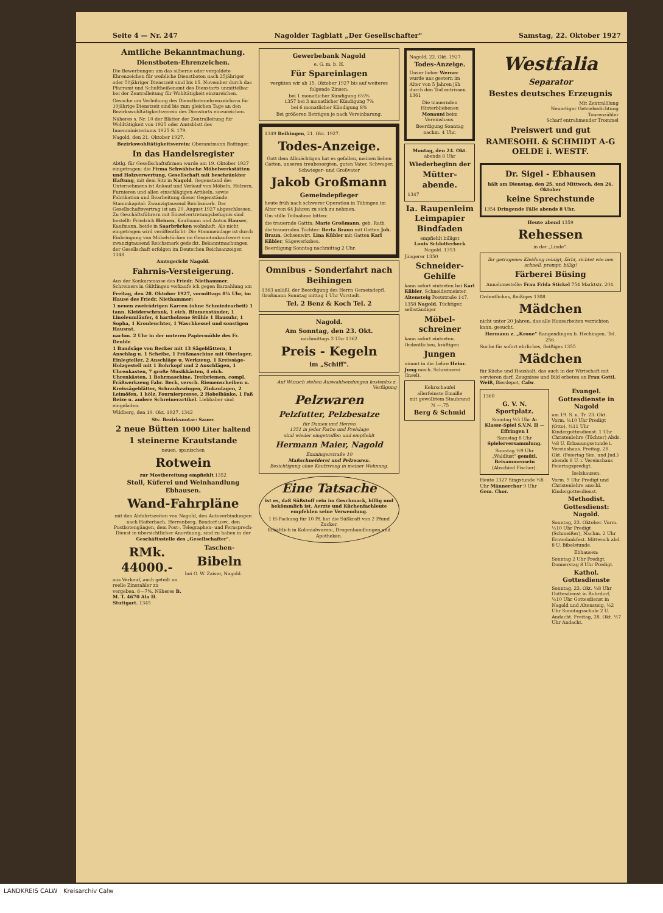Seite 4 — Nr. 247 Nagolder Tagblatt „Der Gesellschafter" Samstag, 22. Oktober 1927
Amtliche Bekanntmachung.
Dienstboten-Ehrenzeichen.
Die Bewerbungen um das silberne oder vergoldete Ehrenzeichen für weibliche Dienstboten nach 25jähriger oder 50jähriger Dienstzeit sind bis 15. November durch das Pfarramt und Schultheißenamt des Dienstorts unmittelbar bei der Zentralleitung für Wohltätigkeit einzureichen.
Gesuche um Verleihung des Dienstbotenehrenzeichens für 10jährige Dienstzeit sind bis zum gleichen Tage an den Bezirkswohltätigkeitsverein des Dienstorts einzureichen.
Näheres s. Nr. 10 der Blätter der Zentralleitung für Wohltätigkeit von 1925 oder Amtsblatt des Innenministeriums 1925 S. 179.
Nagold, den 21. Oktober 1927.
Bezirkswohltätigkeitsverein: Oberamtmann Baitinger.
In das Handelsregister
Abtlg. für Gesellschaftsfirmen wurde am 19. Oktober 1927 eingetragen: die Firma Schwäbische Möbelwerkstätten und Holzverwertung, Gesellschaft mit beschränkter Haftung, mit dem Sitz in Nagold. Gegenstand des Unternehmens ist Ankauf und Verkauf von Möbeln, Hölzern, Furnieren und allen einschlägigen Artikeln, sowie Fabrikation und Bearbeitung dieser Gegenstände. Stammkapital: Zwanzigtausend Reichsmark. Der Gesellschaftsvertrag ist am 20. August 1927 abgeschlossen. Zu Geschäftsführern mit Einzelvertretungsbefugnis sind bestellt: Friedrich Heinen, Kaufmann und Anton Hauser, Kaufmann, beide in Saarbrücken wohnhaft. Als nicht eingetragen wird veröffentlicht: Die Stammeinlage ist durch Einbringung von Möbelstücken im Gesamtankaufswert von zwanzigtausend Reichsmark gedeckt. Bekanntmachungen der Gesellschaft erfolgen im Deutschen Reichsanzeiger. 1348
Amtsgericht Nagold.
Fahrnis-Versteigerung.
Aus der Konkursmasse des Friedr. Niethammer, Schreiners in Gültlingen verkaufe ich gegen Barzahlung am
Freitag, den 28. Oktober 1927, vormittags 8¼ Uhr, im Hause des Friedr. Niethammer:
1 neuen zweirädrigen Karren (ohne Schmiedearbeit) 1 tann. Kleiderschrank, 1 eich. Blumenständer, 1 Linoleumläufer, 4 hartholzene Stühle 1 Hausuhr, 1 Sopha, 1 Kronleuchter, 1 Waschkessel und sonstigen Hausrat.
nachm. 2 Uhr in der unteren Papiermühle des Fr. Deuble
1 Bandsäge von Becker mit 13 Sägeblättern, 1 Anschlag u. 1 Scheibe, 1 Fräßmaschine mit Oberlager, Einlegteller, 2 Anschläge u. Werkzeug, 1 Kreissäge-Holzgestell mit 1 Bohrkopf und 2 Anschlägen, 1 Uhrenkasten, 7 große Musikkästen, 4 eich. Uhrenkästen, 1 Bohrmaschine, Treibriemen, compl. Fräßwerkzeug Fabr. Beck, versch. Riemenscheiben u. Kreissägeblätter, Schraubzwingen, Zinkzulagen, 2 Leimöfen, 1 hölz. Fournierpresse, 2 Hobelbänke, 1 Faß Beize u. andere Schreinerartikel. Liebhaber sind eingeladen.
Wildberg, den 19. Okt. 1927. 1342
Stv. Bezirksnotar: Sauer.
2 neue Bütten 1000 Liter haltend
1 steinerne Krautstande
neuen, spanischen
Rotwein
zur Mostbereitung empfiehlt 1352
Stoll, Küferei und Weinhandlung Ebhausen.
Wand-Fahrpläne
mit den Abfahrtszeiten von Nagold, den Autoverbindungen nach Haiterbach, Herrenberg, Bondorf usw., den Postbotengängen, dem Post-, Telegraphen- und Fernsprech-Dienst in übersichtlicher Anordnung, sind zu haben in der Geschäftsstelle des „Gesellschafter".
RMk. 44000.-
aus Verkauf, auch geteilt an reelle Zinszahler zu vergeben. 6—7%. Näheres B. M. T. 4670 Ala H. Stuttgart. 1345
Taschen-
Bibeln
bei G. W. Zaiser, Nagold.
Gewerbebank Nagold
e. G. m. b. H.
Für Spareinlagen
vergüten wir ab 15. Oktober 1927 bis auf weiteres folgende Zinsen:
bei 1 monatlicher Kündigung 6½%
1357 bei 3 monatlicher Kündigung 7%
bei 6 monatlicher Kündigung 8%
Bei größeren Beträgen je nach Vereinbarung.
1349 Beihingen, 21. Okt. 1927.
Todes-Anzeige.
Gott dem Allmächtigen hat es gefallen, meinen lieben Gatten, unseren treubesorgten, guten Vater, Schwager, Schwieger- und Großvater
Jakob Großmann
Gemeindepfleger
heute früh nach schwerer Operation in Tübingen im Alter von 64 Jahren zu sich zu nehmen.
Um stille Teilnahme bitten:
die trauernde Gattin: Marie Großmann, geb. Rath
die trauernden Töchter: Berta Braun mit Gatten Joh. Braun, Ochsenwirt. Lina Kübler mit Gatten Karl Kübler, Sägewerksbes.
Beerdigung Sonntag nachmittag 2 Uhr.
Omnibus - Sonderfahrt nach Beihingen
1363 anläßl. der Beerdigung des Herrn Gemeindepfl. Großmann Sonntag mittag 1 Uhr Vorstadt.
Tel. 2 Benz & Koch Tel. 2
Nagold.
Am Sonntag, den 23. Okt.
nachmittags 2 Uhr 1362
Preis - Kegeln
im „Schiff".
Auf Wunsch stehen Auswahlsendungen kostenlos z. Verfügung
Pelzwaren
Pelzfutter, Pelzbesatze
für Damen und Herren
1351 in jeder Farbe und Preislage
sind wieder eingetroffen und empfiehlt
Hermann Maier, Nagold
Emmingerstraße 10
Maßschneiderei und Pelzwaren.
Besichtigung ohne Kaufzwang in meiner Wohnung.
Eine Tatsache
ist es, daß Süßstoff rein im Geschmack, billig und bekömmlich ist. Aerzte und Küchenfachleute empfehlen seine Verwendung.
1 H-Packung für 10 Pf. hat die Süßkraft von 2 Pfund Zucker.
Erhältlich in Kolonialwaren-, Drogenhandlungen und Apotheken.
Nagold, 22. Okt. 1927.
Todes-Anzeige.
Unser lieber Werner wurde uns gestern im Alter von 5 Jahren jäh durch den Tod entrissen. 1361
Die trauernden Hinterbliebenen Monauni beim Vereinshaus.
Beerdigung Sonntag nachm. 4 Uhr.
Montag, den 24. Okt. abends 8 Uhr
Wiederbeginn der
Mütter-abende.
1347
Ia. Raupenleim Leimpapier Bindfaden
empfiehlt billigst
Louis Schlotterbeck Nagold. 1353
Jüngerer 1350
Schneider-Gehilfe
kann sofort eintreten bei Karl Kübler, Schneidermeister, Altensteig Poststraße 147.
1358 Nagold. Tüchtiger, selbständiger
Möbel-schreiner
kann sofort eintreten. Ordentlichen, kräftigen
Jungen
nimmt in die Lehre Heinr. Jung mech. Schreinerei (Insel).
Kehrschaufel
allerfeinste Emaille
mit gewölbtem Staubrand
ℳ —.75
Berg & Schmid
Westfalia
Separator
Bestes deutsches Erzeugnis
Mit Zentralölung
Neuartiger Getriebedichtung
Tourenzähler
Scharf entrahmender Trommel
Preiswert und gut
RAMESOHL & SCHMIDT A-G OELDE i. WESTF.
Dr. Sigel - Ebhausen
hält am Dienstag, den 25. und Mittwoch, den 26. Oktober
keine Sprechstunde
1354 Dringende Fälle abends 8 Uhr.
Heute abend 1359
Rehessen
in der „Linde".
Ihr getragenes Kleidung reinigt, färbt, richtet wie neu schnell, prompt, billig!
Färberei Büsing
Annahmestelle: Frau Frida Stickel 754 Marktstr. 204.
Ordentliches, fleißiges 1308
Mädchen
nicht unter 20 Jahren, das alle Hausarbeiten verrichten kann, gesucht.
Hermann z. „Krone" Rangendingen b. Hechingen. Tel. 256.
Suche für sofort ehrliches, fleißiges 1355
Mädchen
für Küche und Haushalt, das auch in der Wirtschaft mit servieren darf. Zeugnisse und Bild erbeten an Frau Gottl. Weiß, Bierdepot, Calw.
1360
G. V. N. Sportplatz.
Sonntag ½3 Uhr A-Klasse-Spiel S.V.N. II — Effringen I
Samstag 8 Uhr Spielerversammlung.
Sonntag ½9 Uhr „Waldlust" gemütl. Beisammensein (Abschied Fischer).
Heute 1327 Singstunde ½8 Uhr Männerchor 9 Uhr Gem. Chor.
Evangel. Gottesdienste in Nagold
am 19. S. n. Tr. 23. Okt. Vorm. ½10 Uhr Predigt (Otto). ¾11 Uhr Kindergottesdienst. 1 Uhr Christenlehre (Töchter) Abds. ½8 U. Erbauungsstunde i. Vereinshaus. Freitag, 28. Okt. (Feiertag Sim. und Jud.) abends 8 U. i. Vereinshaus Feiertagspredigt.
Iselshausen:
Vorm. 9 Uhr Predigt und Christenlehre anschl. Kindergottesdienst.
Methodist. Gottesdienst: Nagold.
Sonntag, 23. Oktober. Vorm. ½10 Uhr Predigt (Schmeißer), Nachm. 2 Uhr Erntedankfest. Mittwoch abd. 8 U. Bibelstunde.
Ebhausen:
Sonntag 2 Uhr Predigt, Donnerstag 8 Uhr Predigt.
Kathol. Gottesdienste
Sonntag, 23. Okt. ½8 Uhr Gottesdienst in Rohrdorf, ½10 Uhr Gottesdienst in Nagold und Altensteig, ½2 Uhr Sonntagsschule 2 U. Andacht. Freitag, 28. Okt. ½7 Uhr Andacht.
LANDKREIS CALW Kreisarchiv Calw